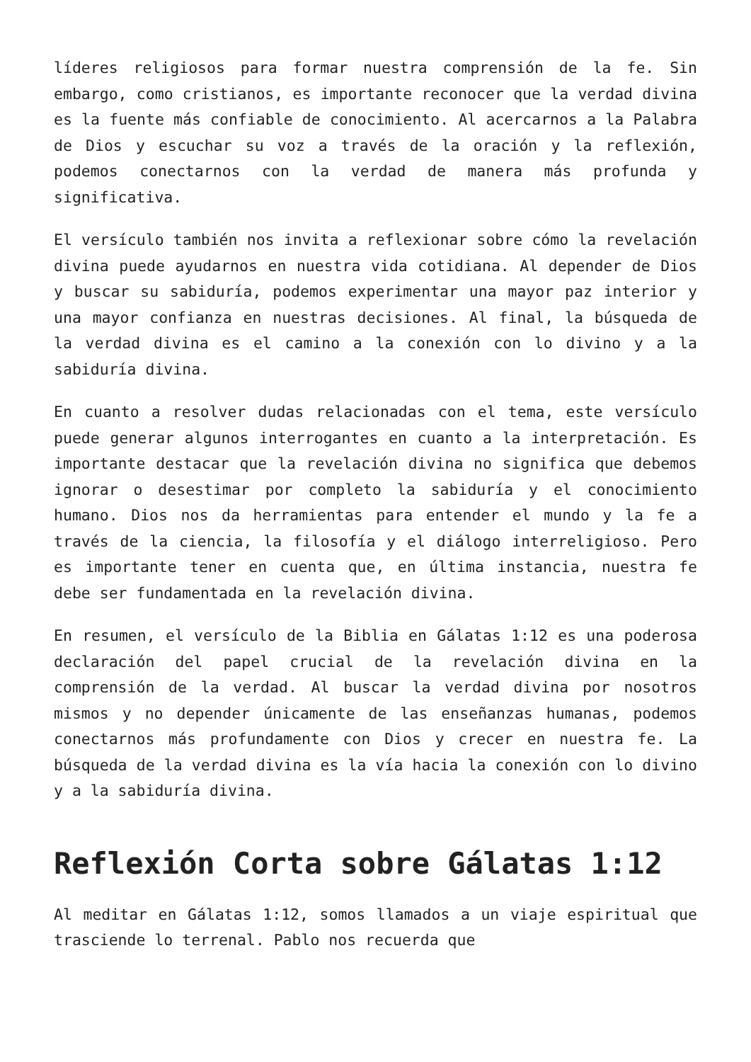líderes religiosos para formar nuestra comprensión de la fe. Sin embargo, como cristianos, es importante reconocer que la verdad divina es la fuente más confiable de conocimiento. Al acercarnos a la Palabra de Dios y escuchar su voz a través de la oración y la reflexión, podemos conectarnos con la verdad de manera más profunda y significativa.
El versículo también nos invita a reflexionar sobre cómo la revelación divina puede ayudarnos en nuestra vida cotidiana. Al depender de Dios y buscar su sabiduría, podemos experimentar una mayor paz interior y una mayor confianza en nuestras decisiones. Al final, la búsqueda de la verdad divina es el camino a la conexión con lo divino y a la sabiduría divina.
En cuanto a resolver dudas relacionadas con el tema, este versículo puede generar algunos interrogantes en cuanto a la interpretación. Es importante destacar que la revelación divina no significa que debemos ignorar o desestimar por completo la sabiduría y el conocimiento humano. Dios nos da herramientas para entender el mundo y la fe a través de la ciencia, la filosofía y el diálogo interreligioso. Pero es importante tener en cuenta que, en última instancia, nuestra fe debe ser fundamentada en la revelación divina.
En resumen, el versículo de la Biblia en Gálatas 1:12 es una poderosa declaración del papel crucial de la revelación divina en la comprensión de la verdad. Al buscar la verdad divina por nosotros mismos y no depender únicamente de las enseñanzas humanas, podemos conectarnos más profundamente con Dios y crecer en nuestra fe. La búsqueda de la verdad divina es la vía hacia la conexión con lo divino y a la sabiduría divina.
Reflexión Corta sobre Gálatas 1:12
Al meditar en Gálatas 1:12, somos llamados a un viaje espiritual que trasciende lo terrenal. Pablo nos recuerda que